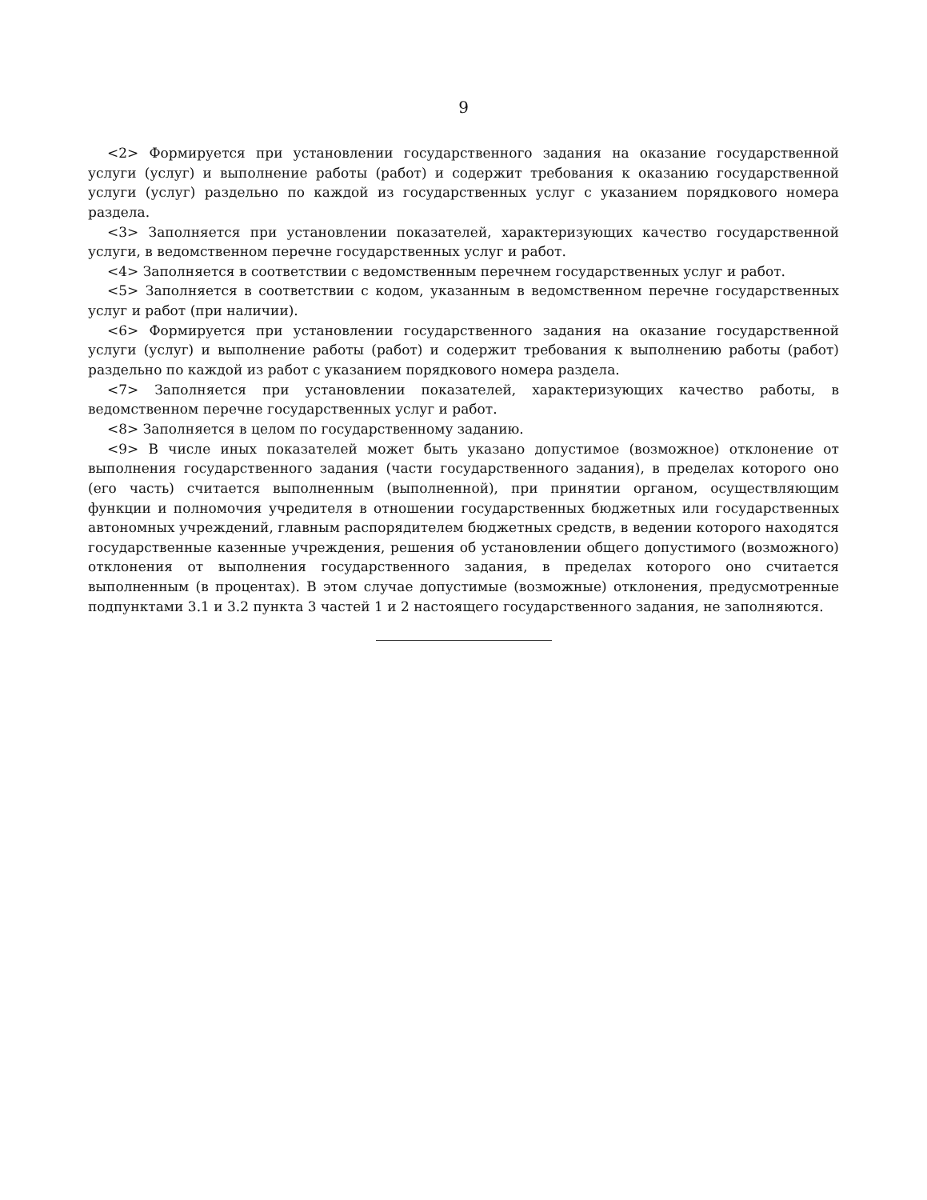9
<2> Формируется при установлении государственного задания на оказание государственной услуги (услуг) и выполнение работы (работ) и содержит требования к оказанию государственной услуги (услуг) раздельно по каждой из государственных услуг с указанием порядкового номера раздела.
<3> Заполняется при установлении показателей, характеризующих качество государственной услуги, в ведомственном перечне государственных услуг и работ.
<4> Заполняется в соответствии с ведомственным перечнем государственных услуг и работ.
<5> Заполняется в соответствии с кодом, указанным в ведомственном перечне государственных услуг и работ (при наличии).
<6> Формируется при установлении государственного задания на оказание государственной услуги (услуг) и выполнение работы (работ) и содержит требования к выполнению работы (работ) раздельно по каждой из работ с указанием порядкового номера раздела.
<7> Заполняется при установлении показателей, характеризующих качество работы, в ведомственном перечне государственных услуг и работ.
<8> Заполняется в целом по государственному заданию.
<9> В числе иных показателей может быть указано допустимое (возможное) отклонение от выполнения государственного задания (части государственного задания), в пределах которого оно (его часть) считается выполненным (выполненной), при принятии органом, осуществляющим функции и полномочия учредителя в отношении государственных бюджетных или государственных автономных учреждений, главным распорядителем бюджетных средств, в ведении которого находятся государственные казенные учреждения, решения об установлении общего допустимого (возможного) отклонения от выполнения государственного задания, в пределах которого оно считается выполненным (в процентах). В этом случае допустимые (возможные) отклонения, предусмотренные подпунктами 3.1 и 3.2 пункта 3 частей 1 и 2 настоящего государственного задания, не заполняются.